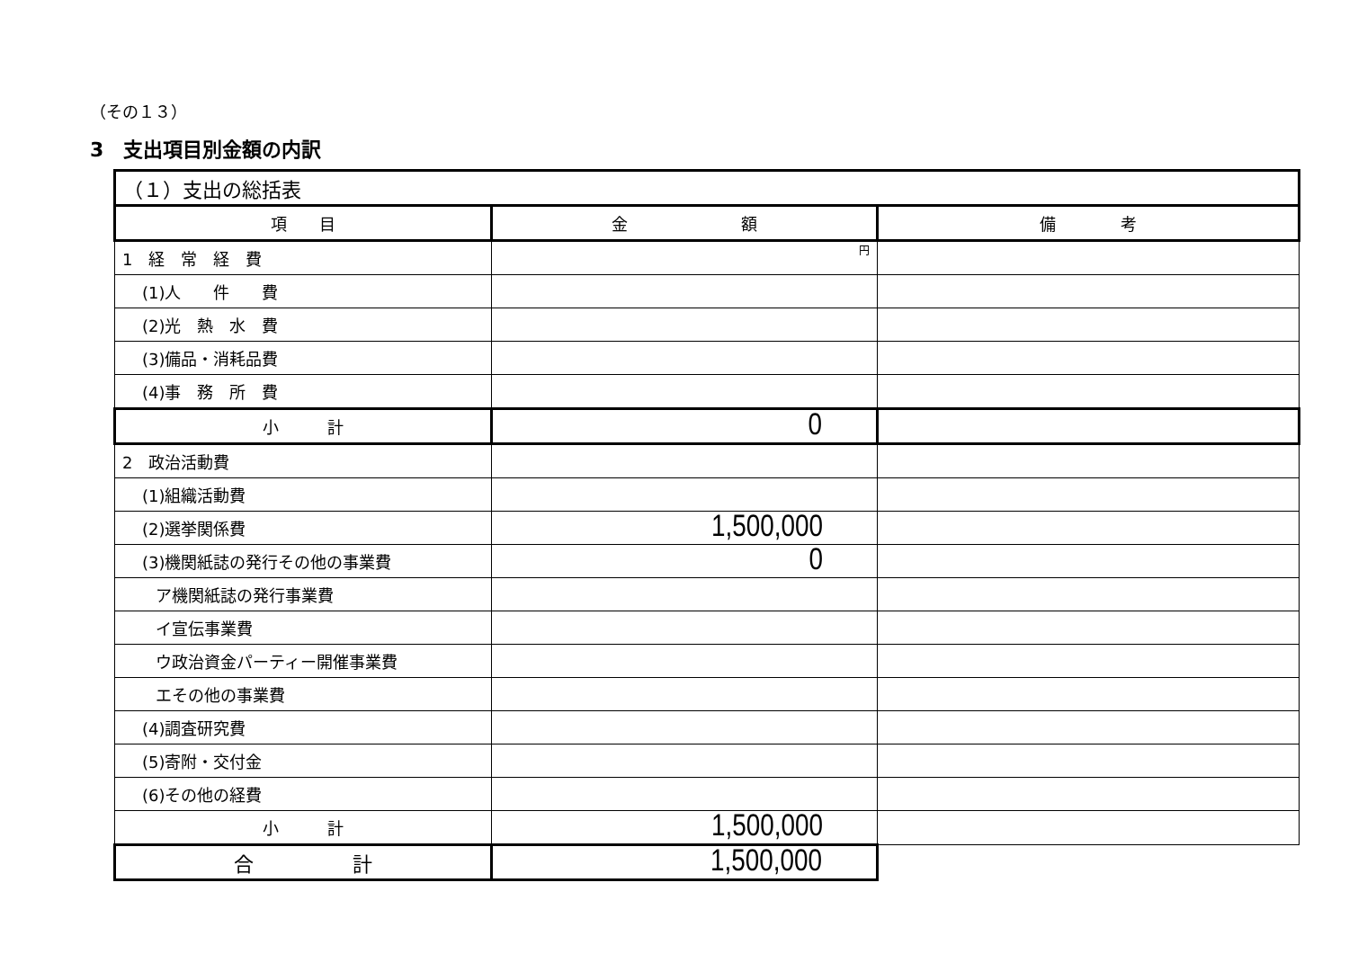（その１３）
3　支出項目別金額の内訳
| （１）支出の総括表 | | |
| --- | --- | --- |
| 項 目 | 金 額 | 備 考 |
| 1 経 常 経 費 | 円 | |
| (1)人 件 費 | | |
| (2)光 熱 水 費 | | |
| (3)備品・消耗品費 | | |
| (4)事 務 所 費 | | |
| 小 計 | 0 | |
| 2 政治活動費 | | |
| (1)組織活動費 | | |
| (2)選挙関係費 | 1,500,000 | |
| (3)機関紙誌の発行その他の事業費 | 0 | |
| ア機関紙誌の発行事業費 | | |
| イ宣伝事業費 | | |
| ウ政治資金パーティー開催事業費 | | |
| エその他の事業費 | | |
| (4)調査研究費 | | |
| (5)寄附・交付金 | | |
| (6)その他の経費 | | |
| 小 計 | 1,500,000 | |
| 合 計 | 1,500,000 | |